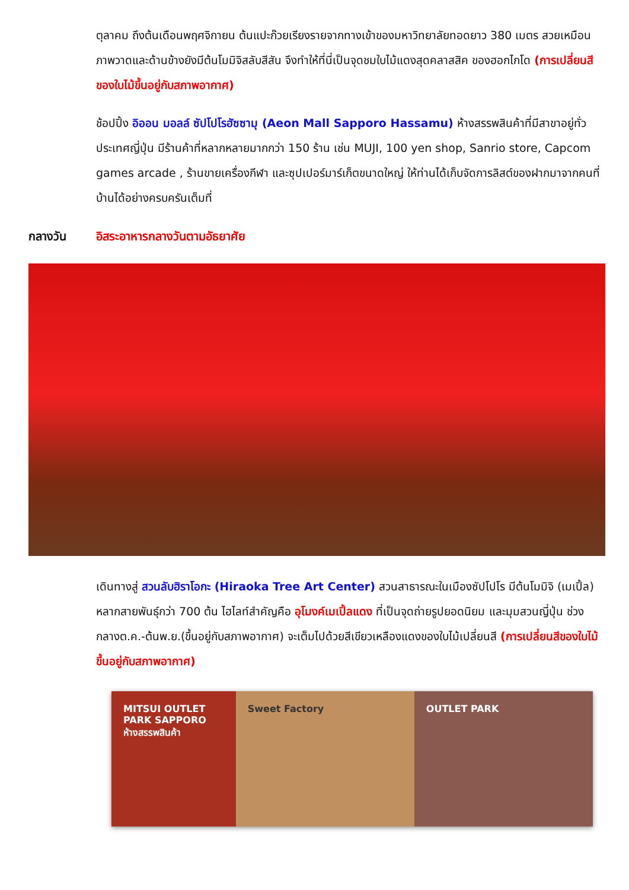ตุลาคม ถึงต้นเดือนพฤศจิกายน ต้นแปะก๊วยเรียงรายจากทางเข้าของมหาวิทยาลัยทอดยาว 380 เมตร สวยเหมือนภาพวาดและด้านข้างยังมีต้นโมมิจิสลับสีสัน จึงทำให้ที่นี่เป็นจุดชมใบไม้แดงสุดคลาสสิค ของฮอกไกโด (การเปลี่ยนสีของใบไม้ขึ้นอยู่กับสภาพอากาศ)
ช้อปปิ้ง อิออน มอลล์ ซัปโปโรฮัซซามุ (Aeon Mall Sapporo Hassamu) ห้างสรรพสินค้าที่มีสาขาอยู่ทั่วประเทศญี่ปุ่น มีร้านค้าที่หลากหลายมากกว่า 150 ร้าน เช่น MUJI, 100 yen shop, Sanrio store, Capcom games arcade , ร้านขายเครื่องกีฬา และซุปเปอร์มาร์เก็ตขนาดใหญ่ ให้ท่านได้เก็บจัดการลิสต์ของฝากมาจากคนที่บ้านได้อย่างครบครันเต็มที่
กลางวัน อิสระอาหารกลางวันตามอัธยาศัย
เดินทางสู่ สวนลับฮิราโอกะ (Hiraoka Tree Art Center) สวนสาธารณะในเมืองซัปโปโร มีต้นโมมิจิ (เมเปิ้ล) หลากสายพันธุ์กว่า 700 ต้น ไฮไลท์สำคัญคือ อุโมงค์เมเปิ้ลแดง ที่เป็นจุดถ่ายรูปยอดนิยม และมุมสวนญี่ปุ่น ช่วงกลางต.ค.-ต้นพ.ย.(ขึ้นอยู่กับสภาพอากาศ) จะเต็มไปด้วยสีเขียวเหลืองแดงของใบไม้เปลี่ยนสี (การเปลี่ยนสีของใบไม้ขึ้นอยู่กับสภาพอากาศ)
MITSUI OUTLET PARK SAPPORO
ห้างสรรพสินค้า
Sweet Factory OUTLET PARK